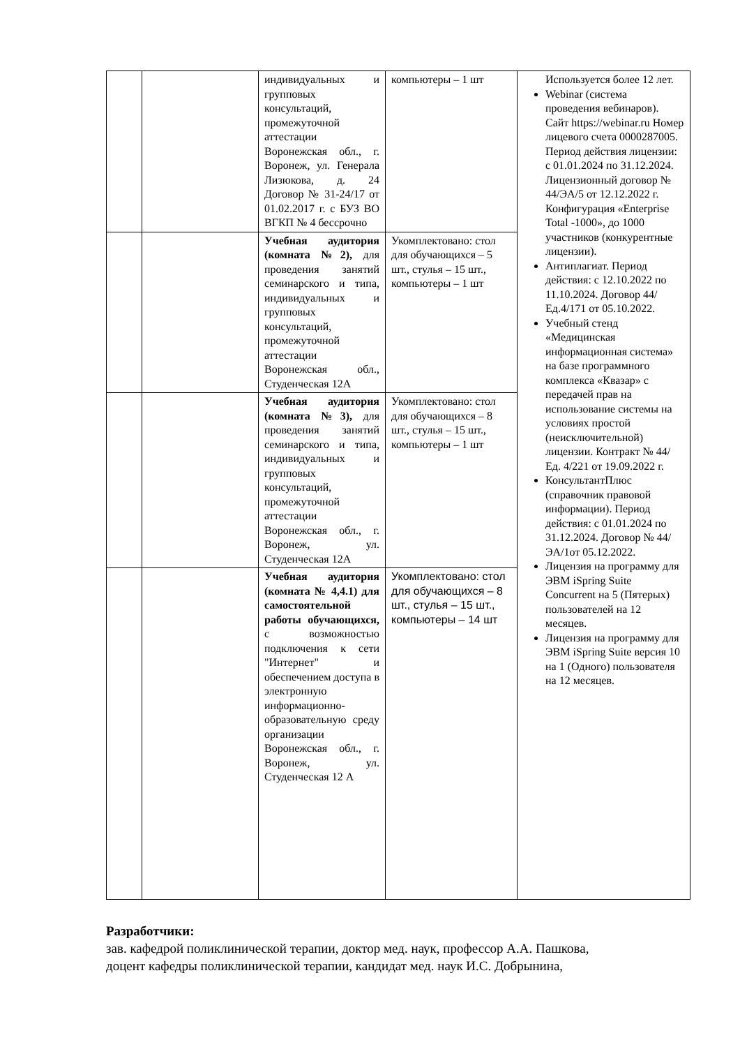| | | индивидуальных и групповых консультаций, промежуточной аттестации Воронежская обл., г. Воронеж, ул. Генерала Лизюкова, д. 24 Договор № 31-24/17 от 01.02.2017 г. с БУЗ ВО ВГКП № 4 бессрочно | компьютеры – 1 шт | Используется более 12 лет. Webinar (система проведения вебинаров). Сайт https://webinar.ru Номер лицевого счета 0000287005. Период действия лицензии: с 01.01.2024 по 31.12.2024. Лицензионный договор № 44/ЭА/5 от 12.12.2022 г. Конфигурация «Enterprise Total -1000», до 1000 участников (конкурентные лицензии). Антиплагиат. Период действия: с 12.10.2022 по 11.10.2024. Договор 44/Ед.4/171 от 05.10.2022. Учебный стенд «Медицинская информационная система» на базе программного комплекса «Квазар» с передачей прав на использование системы на условиях простой (неисключительной) лицензии. Контракт № 44/Ед. 4/221 от 19.09.2022 г. КонсультантПлюс (справочник правовой информации). Период действия: с 01.01.2024 по 31.12.2024. Договор № 44/ЭА/1от 05.12.2022. Лицензия на программу для ЭВМ iSpring Suite Concurrent на 5 (Пятерых) пользователей на 12 месяцев. Лицензия на программу для ЭВМ iSpring Suite версия 10 на 1 (Одного) пользователя на 12 месяцев. |
| | | Учебная аудитория (комната №2), для проведения занятий семинарского и типа, индивидуальных и групповых консультаций, промежуточной аттестации Воронежская обл., Студенческая 12А | Укомплектовано: стол для обучающихся – 5 шт., стулья – 15 шт., компьютеры – 1 шт | |
| | | Учебная аудитория (комната №3), для проведения занятий семинарского и типа, индивидуальных и групповых консультаций, промежуточной аттестации Воронежская обл., г. Воронеж, ул. Студенческая 12А | Укомплектовано: стол для обучающихся – 8 шт., стулья – 15 шт., компьютеры – 1 шт | |
| | | Учебная аудитория (комната № 4,4.1) для самостоятельной работы обучающихся, с возможностью подключения к сети "Интернет" и обеспечением доступа в электронную информационно-образовательную среду организации Воронежская обл., г. Воронеж, ул. Студенческая 12 А | Укомплектовано: стол для обучающихся – 8 шт., стулья – 15 шт., компьютеры – 14 шт | |
Разработчики:
зав. кафедрой поликлинической терапии, доктор мед. наук, профессор А.А. Пашкова,
доцент кафедры поликлинической терапии, кандидат мед. наук И.С. Добрынина,